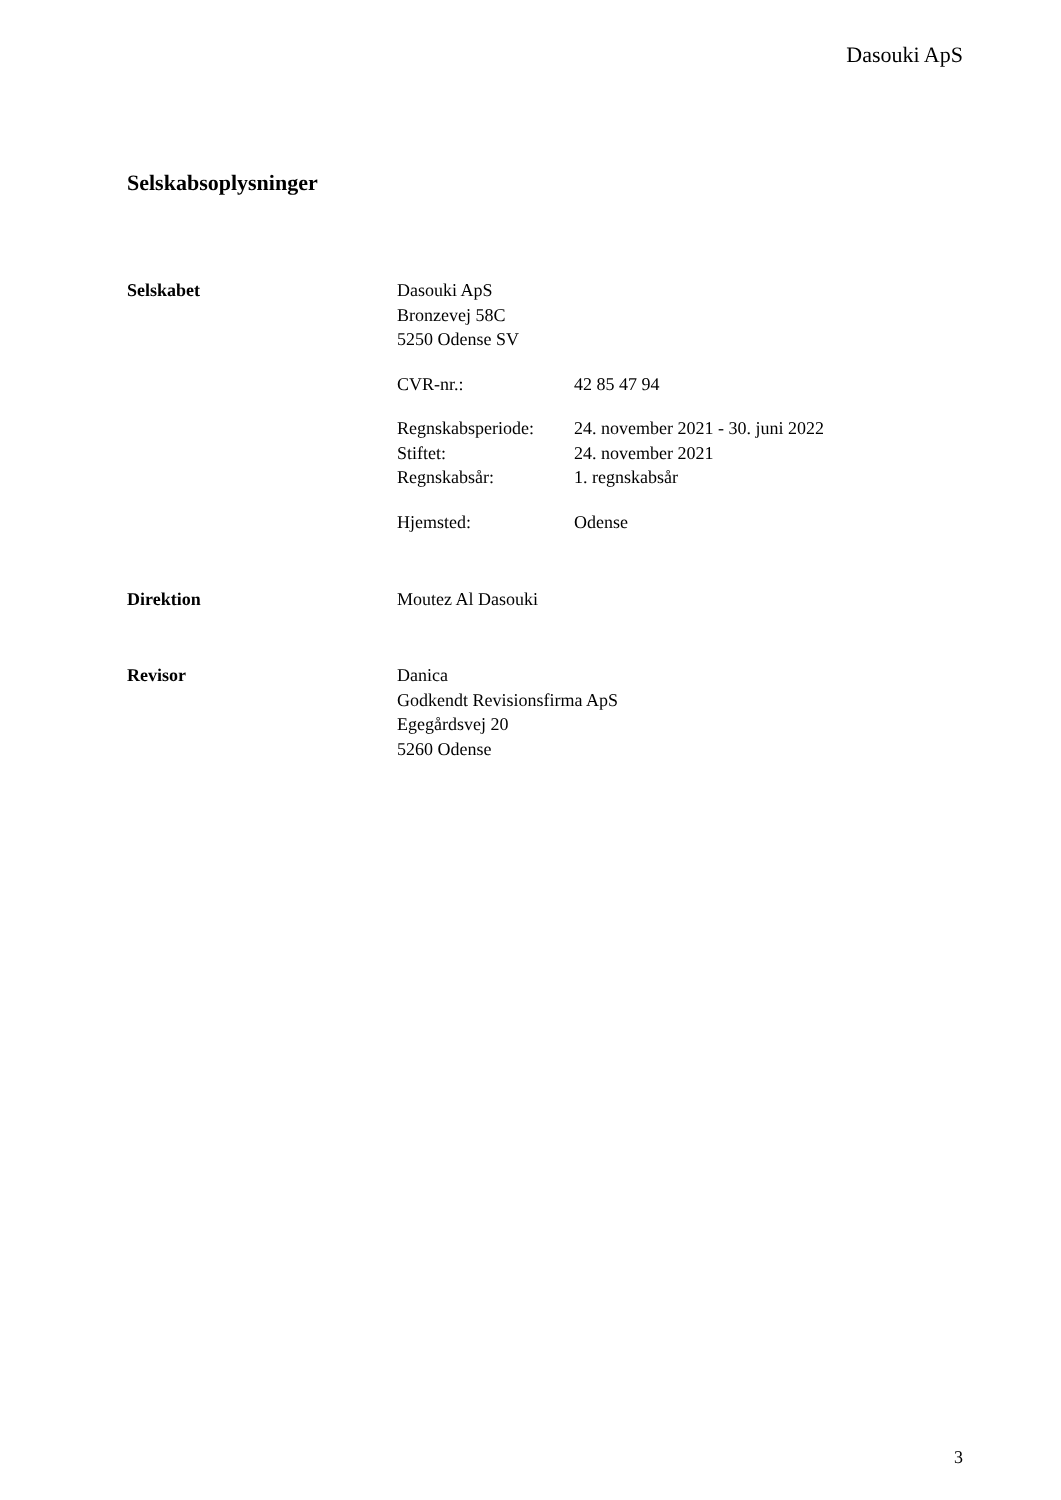Dasouki ApS
Selskabsoplysninger
Selskabet
Dasouki ApS
Bronzevej 58C
5250 Odense SV
CVR-nr.: 42 85 47 94
Regnskabsperiode: 24. november 2021 - 30. juni 2022
Stiftet: 24. november 2021
Regnskabsår: 1. regnskabsår
Hjemsted: Odense
Direktion Moutez Al Dasouki
Revisor
Danica
Godkendt Revisionsfirma ApS
Egegårdsvej 20
5260 Odense
3